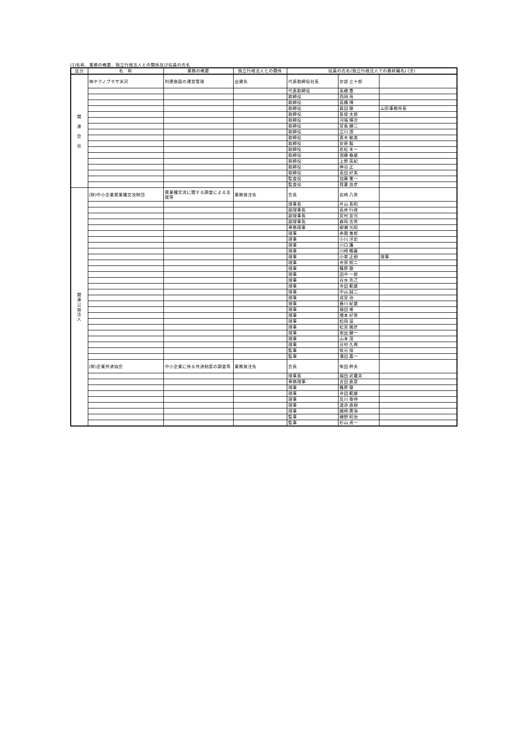(1)名称、業務の概要、独立行政法人との関係及び役員の氏名
| 区分 | 名 称 | 業務の概要 | 独立行政法人との関係 | 役員の氏名(独立行政法人での最終職名) (注) | | |
| --- | --- | --- | --- | --- | --- | --- |
| 関 連 会 社 | ㈱テクノプラザ米沢 | 利便施設の運営管理 | 出資先 | 代表取締役社長 | 安部 三十郎 | |
| | | | | 代表取締役 | 高橋 豊 | |
| | | | | 取締役 | 西岡 亮 | |
| | | | | 取締役 | 高橋 博 | |
| | | | | 取締役 | 眞田 徹 | 山形事務所長 |
| | | | | 取締役 | 長俊 太郎 | |
| | | | | 取締役 | 河端 輝次 | |
| | | | | 取締役 | 宮島 健二 | |
| | | | | 取締役 | 立川 透 | |
| | | | | 取締役 | 青木 敏美 | |
| | | | | 取締役 | 安房 毅 | |
| | | | | 取締役 | 若松 末一 | |
| | | | | 取締役 | 須藤 春雄 | |
| | | | | 取締役 | 上野 英紀 | |
| | | | | 取締役 | 神谷 正 | |
| | | | | 取締役 | 高田 好美 | |
| | | | | 監査役 | 加藤 憲一 | |
| | | | | 監査役 | 我妻 良彦 | |
| 関 連 公 益 法 人 | (財)中小企業異業種交流財団 | 異業種交流に関する調査による支援等 | 業務発注先 | 会長 | 岩崎 八男 | |
| | | | | 理事長 | 片山 長昭 | |
| | | | | 副理事長 | 高井 行政 | |
| | | | | 副理事長 | 宮村 宜司 | |
| | | | | 副理事長 | 森岡 吉男 | |
| | | | | 専務理事 | 柳瀬 光昭 | |
| | | | | 理事 | 赤間 善郎 | |
| | | | | 理事 | 小川 洋史 | |
| | | | | 理事 | 川口 護 | |
| | | | | 理事 | 川崎 暢義 | |
| | | | | 理事 | 小紫 正樹 | 理事 |
| | | | | 理事 | 寺家 照二 | |
| | | | | 理事 | 篠原 徹 | |
| | | | | 理事 | 田中 一郎 | |
| | | | | 理事 | 谷水 克己 | |
| | | | | 理事 | 寺田 範雄 | |
| | | | | 理事 | 中山 誠二 | |
| | | | | 理事 | 成宮 治 | |
| | | | | 理事 | 春川 紀雄 | |
| | | | | 理事 | 福田 甫 | |
| | | | | 理事 | 増本 好男 | |
| | | | | 理事 | 松岡 滋 | |
| | | | | 理事 | 松宮 國彦 | |
| | | | | 理事 | 南出 健一 | |
| | | | | 理事 | 山本 茂 | |
| | | | | 理事 | 谷村 久興 | |
| | | | | 監事 | 坂元 保 | |
| | | | | 監事 | 濱田 嘉一 | |
| | (財)企業共済協会 | 中小企業に係る共済制度の調査等 | 業務発注先 | 会長 | 柴田 幹夫 | |
| | | | | 理事長 | 福田 武羅夫 | |
| | | | | 専務理事 | 吉田 直是 | |
| | | | | 理事 | 篠原 徹 | |
| | | | | 理事 | 寺田 範雄 | |
| | | | | 理事 | 及川 泰伸 | |
| | | | | 理事 | 道添 直樹 | |
| | | | | 理事 | 國崎 廣海 | |
| | | | | 監事 | 磯野 昭治 | |
| | | | | 監事 | 杉山 貞一 | |